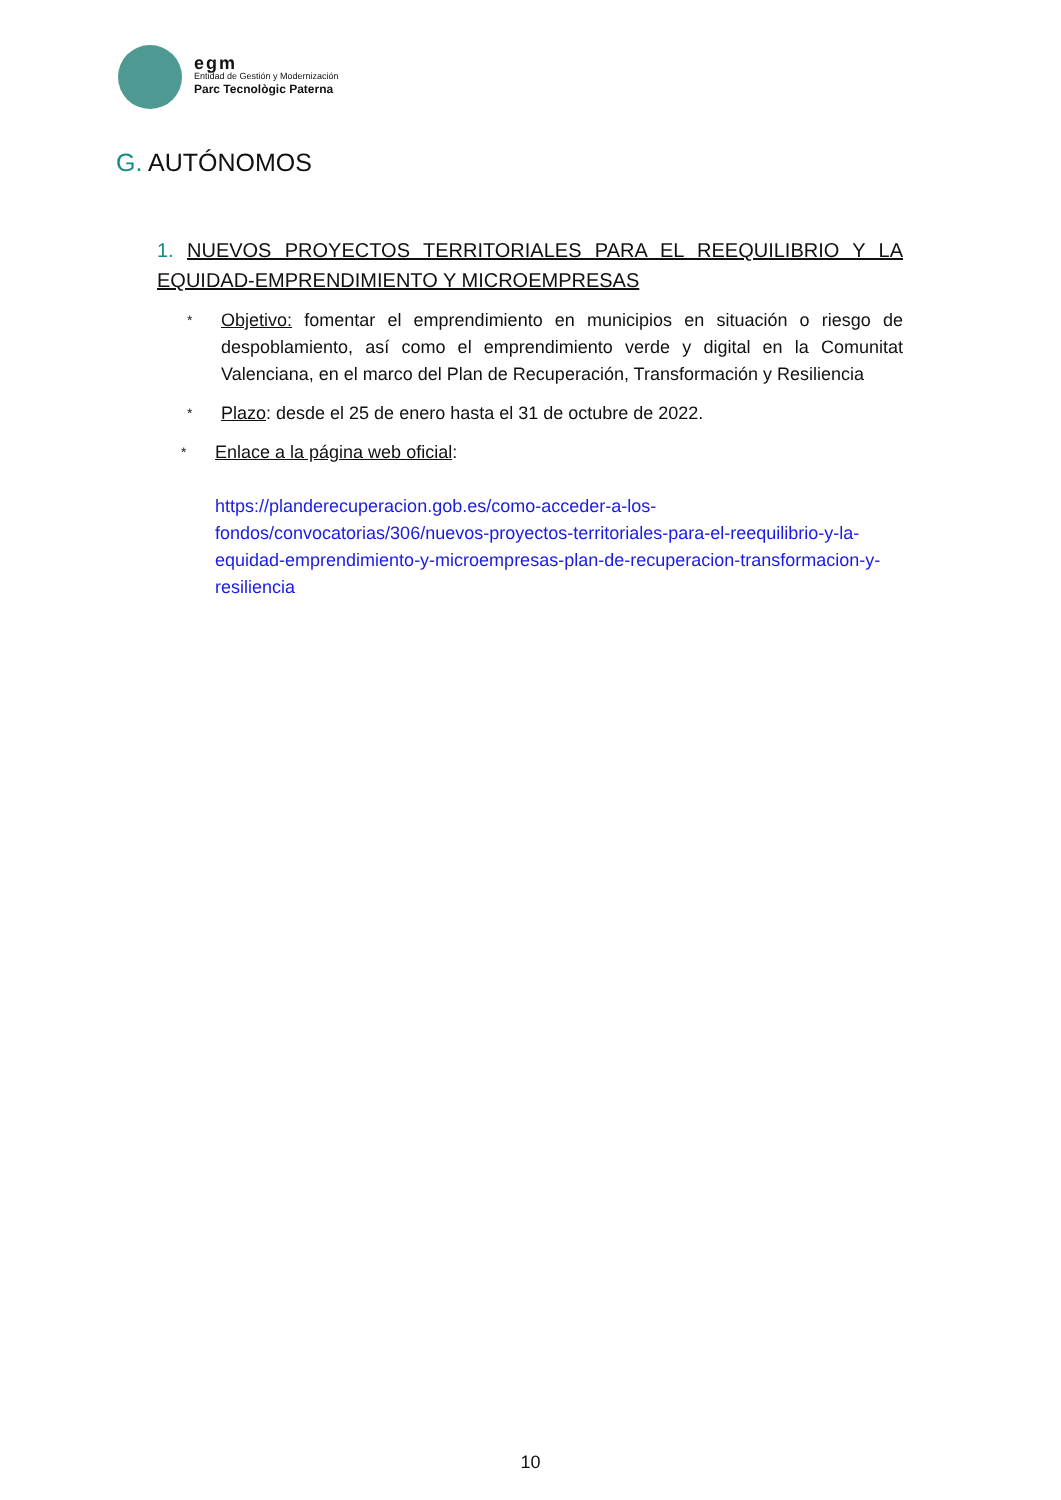egm
Entidad de Gestión y Modernización
Parc Tecnològic Paterna
G. AUTÓNOMOS
1. NUEVOS PROYECTOS TERRITORIALES PARA EL REEQUILIBRIO Y LA EQUIDAD-EMPRENDIMIENTO Y MICROEMPRESAS
*
Objetivo: fomentar el emprendimiento en municipios en situación o riesgo de despoblamiento, así como el emprendimiento verde y digital en la Comunitat Valenciana, en el marco del Plan de Recuperación, Transformación y Resiliencia
*
Plazo: desde el 25 de enero hasta el 31 de octubre de 2022.
*
Enlace a la página web oficial:
https://planderecuperacion.gob.es/como-acceder-a-los-fondos/convocatorias/306/nuevos-proyectos-territoriales-para-el-reequilibrio-y-la-equidad-emprendimiento-y-microempresas-plan-de-recuperacion-transformacion-y-resiliencia
10